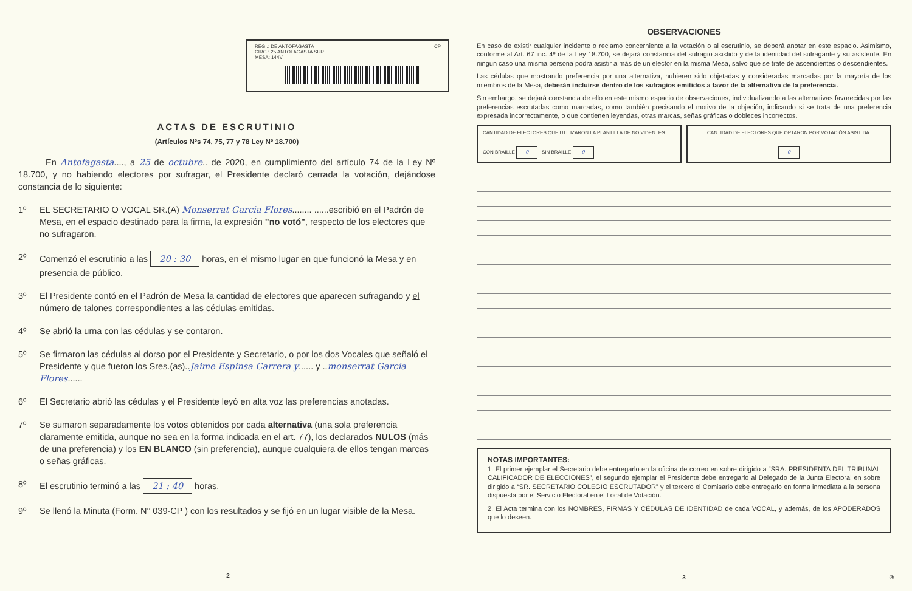REG..: DE ANTOFAGASTA CP
CIRC.: 25 ANTOFAGASTA SUR
MESA: 144V
ACTAS DE ESCRUTINIO
(Artículos Nºs 74, 75, 77 y 78 Ley Nº 18.700)
En Antofagasta...., a 25 de octubre.. de 2020, en cumplimiento del artículo 74 de la Ley Nº 18.700, y no habiendo electores por sufragar, el Presidente declaró cerrada la votación, dejándose constancia de lo siguiente:
1º EL SECRETARIO O VOCAL SR.(A) Monserrat Garcia Flores........ ......escribió en el Padrón de Mesa, en el espacio destinado para la firma, la expresión "no votó", respecto de los electores que no sufragaron.
2º Comenzó el escrutinio a las 20 : 30 horas, en el mismo lugar en que funcionó la Mesa y en presencia de público.
3º El Presidente contó en el Padrón de Mesa la cantidad de electores que aparecen sufragando y el número de talones correspondientes a las cédulas emitidas.
4º Se abrió la urna con las cédulas y se contaron.
5º Se firmaron las cédulas al dorso por el Presidente y Secretario, o por los dos Vocales que señaló el Presidente y que fueron los Sres.(as)..Jaime Espinsa Carrera y...... y ..monserrat Garcia Flores......
6º El Secretario abrió las cédulas y el Presidente leyó en alta voz las preferencias anotadas.
7º Se sumaron separadamente los votos obtenidos por cada alternativa (una sola preferencia claramente emitida, aunque no sea en la forma indicada en el art. 77), los declarados NULOS (más de una preferencia) y los EN BLANCO (sin preferencia), aunque cualquiera de ellos tengan marcas o señas gráficas.
8º El escrutinio terminó a las 21 : 40 horas.
9º Se llenó la Minuta (Form. N° 039-CP ) con los resultados y se fijó en un lugar visible de la Mesa.
2
OBSERVACIONES
En caso de existir cualquier incidente o reclamo concerniente a la votación o al escrutinio, se deberá anotar en este espacio. Asimismo, conforme al Art. 67 inc. 4º de la Ley 18.700, se dejará constancia del sufragio asistido y de la identidad del sufragante y su asistente. En ningún caso una misma persona podrá asistir a más de un elector en la misma Mesa, salvo que se trate de ascendientes o descendientes.
Las cédulas que mostrando preferencia por una alternativa, hubieren sido objetadas y consideradas marcadas por la mayoría de los miembros de la Mesa, deberán incluirse dentro de los sufragios emitidos a favor de la alternativa de la preferencia.
Sin embargo, se dejará constancia de ello en este mismo espacio de observaciones, individualizando a las alternativas favorecidas por las preferencias escrutadas como marcadas, como también precisando el motivo de la objeción, indicando si se trata de una preferencia expresada incorrectamente, o que contienen leyendas, otras marcas, señas gráficas o dobleces incorrectos.
CANTIDAD DE ELECTORES QUE UTILIZARON LA PLANTILLA DE NO VIDENTES
CON BRAILLE 0 SIN BRAILLE 0
CANTIDAD DE ELECTORES QUE OPTARON POR VOTACIÓN ASISTIDA.
0
NOTAS IMPORTANTES:
1. El primer ejemplar el Secretario debe entregarlo en la oficina de correo en sobre dirigido a “SRA. PRESIDENTA DEL TRIBUNAL CALIFICADOR DE ELECCIONES”, el segundo ejemplar el Presidente debe entregarlo al Delegado de la Junta Electoral en sobre dirigido a “SR. SECRETARIO COLEGIO ESCRUTADOR” y el tercero el Comisario debe entregarlo en forma inmediata a la persona dispuesta por el Servicio Electoral en el Local de Votación.
2. El Acta termina con los NOMBRES, FIRMAS Y CÉDULAS DE IDENTIDAD de cada VOCAL, y además, de los APODERADOS que lo deseen.
3 ®